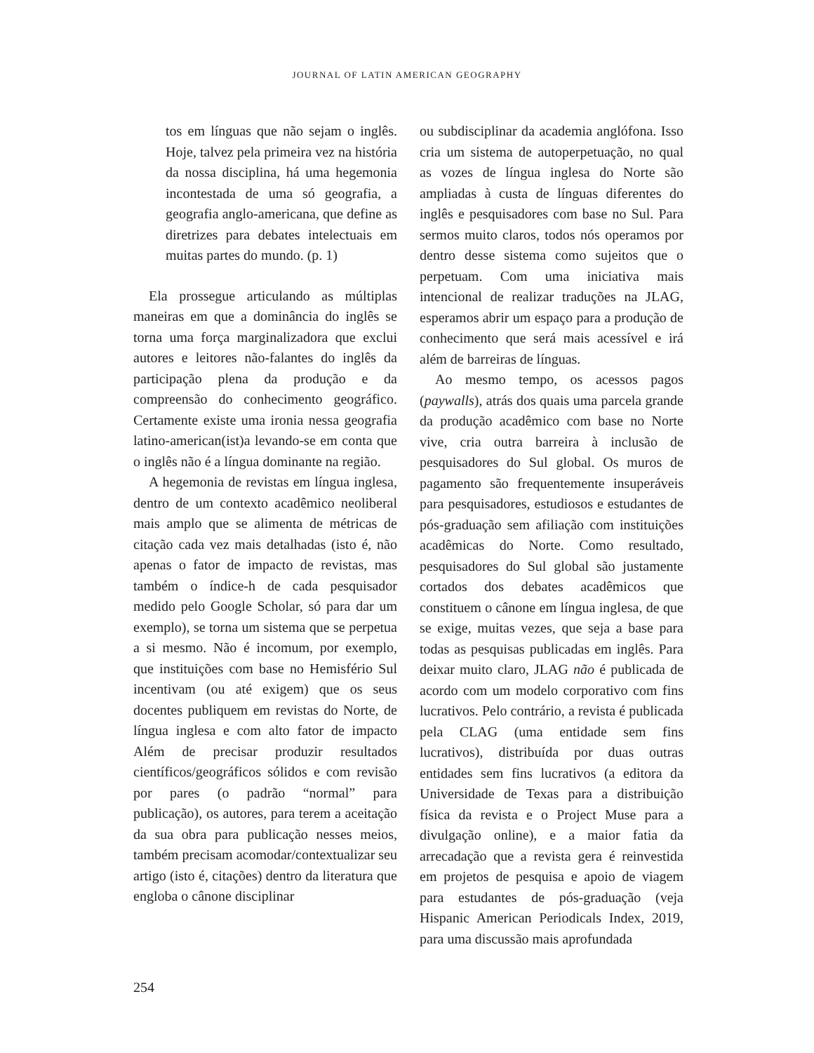JOURNAL OF LATIN AMERICAN GEOGRAPHY
tos em línguas que não sejam o inglês. Hoje, talvez pela primeira vez na história da nossa disciplina, há uma hegemonia incontestada de uma só geografia, a geografia anglo-americana, que define as diretrizes para debates intelectuais em muitas partes do mundo. (p. 1)
Ela prossegue articulando as múltiplas maneiras em que a dominância do inglês se torna uma força marginalizadora que exclui autores e leitores não-falantes do inglês da participação plena da produção e da compreensão do conhecimento geográfico. Certamente existe uma ironia nessa geografia latino-american(ist)a levando-se em conta que o inglês não é a língua dominante na região.
A hegemonia de revistas em língua inglesa, dentro de um contexto acadêmico neoliberal mais amplo que se alimenta de métricas de citação cada vez mais detalhadas (isto é, não apenas o fator de impacto de revistas, mas também o índice-h de cada pesquisador medido pelo Google Scholar, só para dar um exemplo), se torna um sistema que se perpetua a si mesmo. Não é incomum, por exemplo, que instituições com base no Hemisfério Sul incentivam (ou até exigem) que os seus docentes publiquem em revistas do Norte, de língua inglesa e com alto fator de impacto Além de precisar produzir resultados científicos/geográficos sólidos e com revisão por pares (o padrão “normal” para publicação), os autores, para terem a aceitação da sua obra para publicação nesses meios, também precisam acomodar/contextualizar seu artigo (isto é, citações) dentro da literatura que engloba o cânone disciplinar
ou subdisciplinar da academia anglófona. Isso cria um sistema de autoperpetuação, no qual as vozes de língua inglesa do Norte são ampliadas à custa de línguas diferentes do inglês e pesquisadores com base no Sul. Para sermos muito claros, todos nós operamos por dentro desse sistema como sujeitos que o perpetuam. Com uma iniciativa mais intencional de realizar traduções na JLAG, esperamos abrir um espaço para a produção de conhecimento que será mais acessível e irá além de barreiras de línguas.
Ao mesmo tempo, os acessos pagos (paywalls), atrás dos quais uma parcela grande da produção acadêmico com base no Norte vive, cria outra barreira à inclusão de pesquisadores do Sul global. Os muros de pagamento são frequentemente insuperáveis para pesquisadores, estudiosos e estudantes de pós-graduação sem afiliação com instituições acadêmicas do Norte. Como resultado, pesquisadores do Sul global são justamente cortados dos debates acadêmicos que constituem o cânone em língua inglesa, de que se exige, muitas vezes, que seja a base para todas as pesquisas publicadas em inglês. Para deixar muito claro, JLAG não é publicada de acordo com um modelo corporativo com fins lucrativos. Pelo contrário, a revista é publicada pela CLAG (uma entidade sem fins lucrativos), distribuída por duas outras entidades sem fins lucrativos (a editora da Universidade de Texas para a distribuição física da revista e o Project Muse para a divulgação online), e a maior fatia da arrecadação que a revista gera é reinvestida em projetos de pesquisa e apoio de viagem para estudantes de pós-graduação (veja Hispanic American Periodicals Index, 2019, para uma discussão mais aprofundada
254